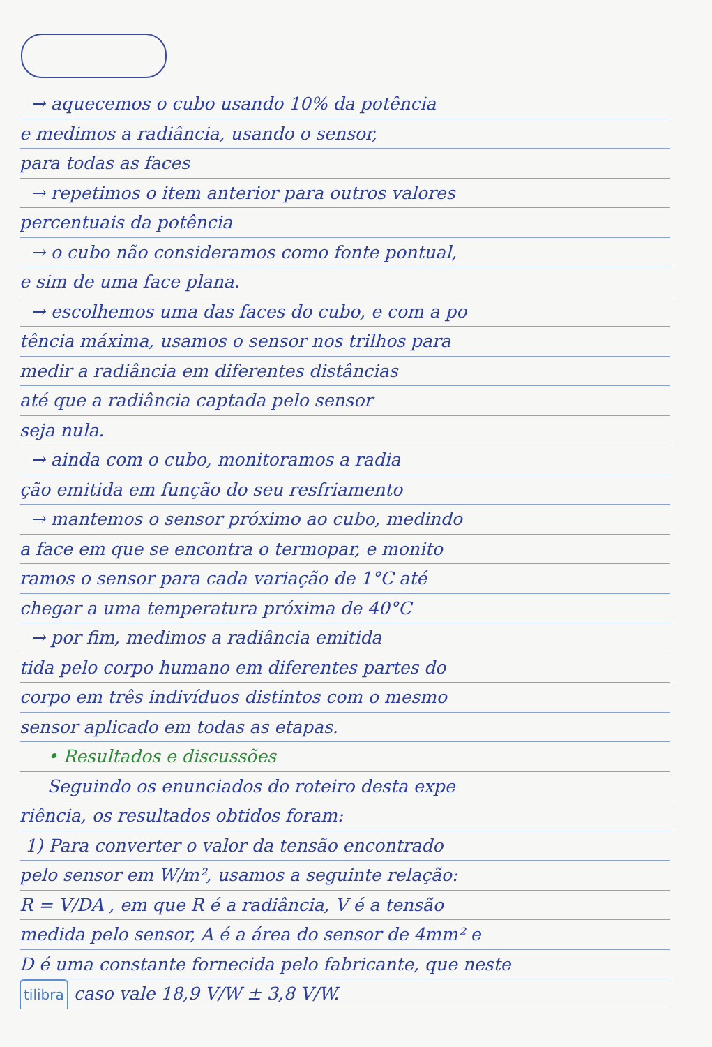→ aquecemos o cubo usando 10% da potência
e medimos a radiância, usando o sensor,
para todas as faces
→ repetimos o item anterior para outros valores
percentuais da potência
→ o cubo não consideramos como fonte pontual,
e sim de uma face plana.
→ escolhemos uma das faces do cubo, e com a po
tência máxima, usamos o sensor nos trilhos para
medir a radiância em diferentes distâncias
até que a radiância captada pelo sensor
seja nula.
→ ainda com o cubo, monitoramos a radia
ção emitida em função do seu resfriamento
→ mantemos o sensor próximo ao cubo, medindo
a face em que se encontra o termopar, e monito
ramos o sensor para cada variação de 1°C até
chegar a uma temperatura próxima de 40°C
→ por fim, medimos a radiância emitida
tida pelo corpo humano em diferentes partes do
corpo em três indivíduos distintos com o mesmo
sensor aplicado em todas as etapas.
• Resultados e discussões
Seguindo os enunciados do roteiro desta expe
riência, os resultados obtidos foram:
1) Para converter o valor da tensão encontrado
pelo sensor em W/m², usamos a seguinte relação:
R = V/DA , em que R é a radiância, V é a tensão
medida pelo sensor, A é a área do sensor de 4mm² e
D é uma constante fornecida pelo fabricante, que neste
tilibra caso vale 18,9 V/W ± 3,8 V/W.